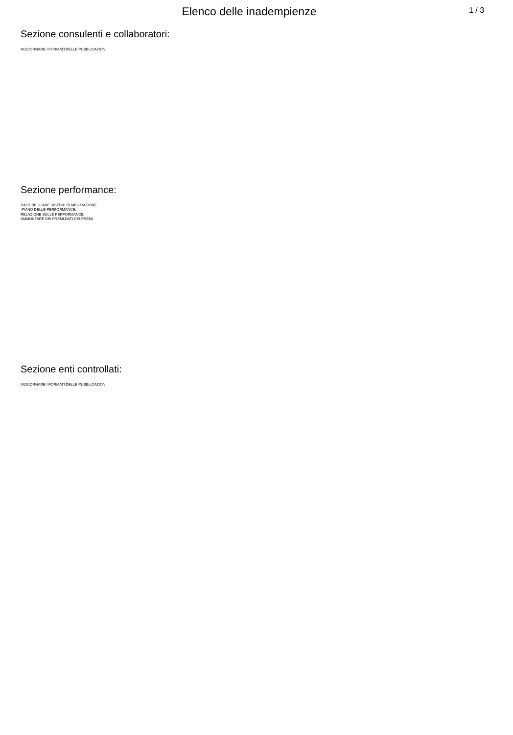Elenco delle inadempienze
1 / 3
Sezione consulenti e collaboratori:
AGGIORNARE I FORMATI DELLE PUBBLICAZIONI
Sezione performance:
DA PUBBLICARE SISTEMI DI MISURAZIONE, PIANO DELLE PERFORMANCE, RELAZIONE SULLE PERFORMANCE, AMMONTARE DEI PREMI,DATI DEI PREMI
Sezione enti controllati:
AGGIORNARE I FORMATI DELLE PUBBLICAZION